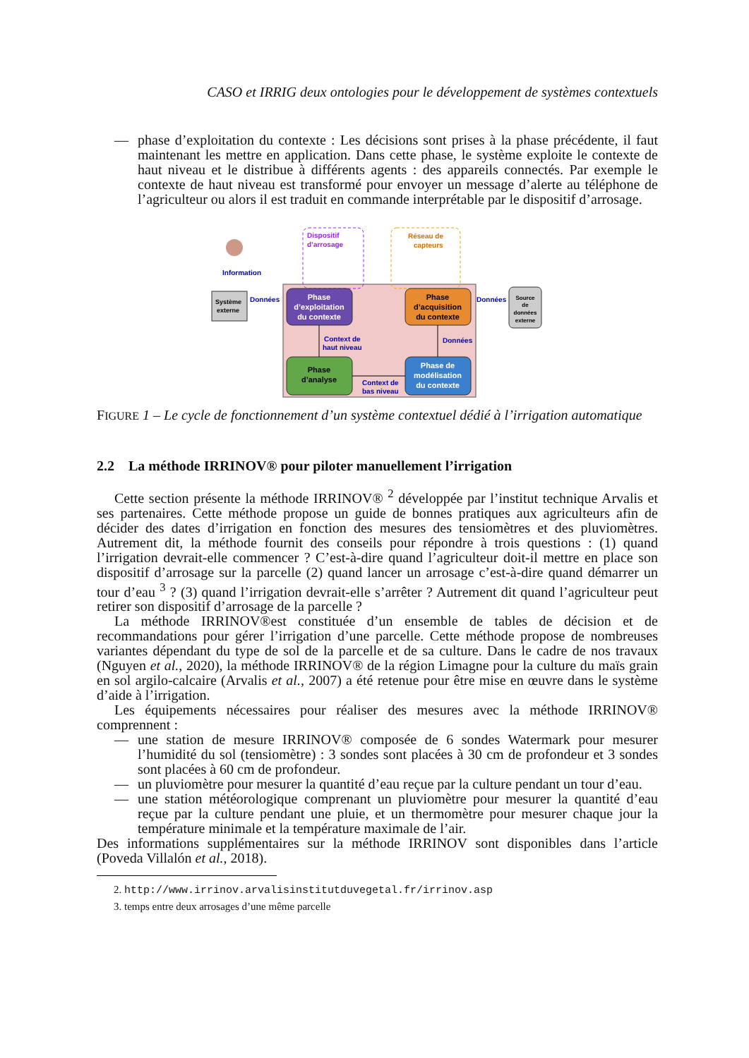CASO et IRRIG deux ontologies pour le développement de systèmes contextuels
— phase d’exploitation du contexte : Les décisions sont prises à la phase précédente, il faut maintenant les mettre en application. Dans cette phase, le système exploite le contexte de haut niveau et le distribue à différents agents : des appareils connectés. Par exemple le contexte de haut niveau est transformé pour envoyer un message d’alerte au téléphone de l’agriculteur ou alors il est traduit en commande interprétable par le dispositif d’arrosage.
Dispositif
d’arrosage
Réseau de
capteurs
Information
Système
externe
Données
Phase
d’exploitation
du contexte
Phase
d’acquisition
du contexte
Données
Source
de
données
externe
Context de
haut niveau
Données
Phase
d’analyse
Phase de
modélisation
du contexte
Context de
bas niveau
FIGURE 1 – Le cycle de fonctionnement d’un système contextuel dédié à l’irrigation automatique
2.2 La méthode IRRINOV® pour piloter manuellement l’irrigation
Cette section présente la méthode IRRINOV® <sup>2</sup> développée par l’institut technique Arvalis et ses partenaires. Cette méthode propose un guide de bonnes pratiques aux agriculteurs afin de décider des dates d’irrigation en fonction des mesures des tensiomètres et des pluviomètres. Autrement dit, la méthode fournit des conseils pour répondre à trois questions : (1) quand l’irrigation devrait-elle commencer ? C’est-à-dire quand l’agriculteur doit-il mettre en place son dispositif d’arrosage sur la parcelle (2) quand lancer un arrosage c’est-à-dire quand démarrer un tour d’eau <sup>3</sup> ? (3) quand l’irrigation devrait-elle s’arrêter ? Autrement dit quand l’agriculteur peut retirer son dispositif d’arrosage de la parcelle ?
La méthode IRRINOV®est constituée d’un ensemble de tables de décision et de recommandations pour gérer l’irrigation d’une parcelle. Cette méthode propose de nombreuses variantes dépendant du type de sol de la parcelle et de sa culture. Dans le cadre de nos travaux (Nguyen et al., 2020), la méthode IRRINOV® de la région Limagne pour la culture du maïs grain en sol argilo-calcaire (Arvalis et al., 2007) a été retenue pour être mise en œuvre dans le système d’aide à l’irrigation.
Les équipements nécessaires pour réaliser des mesures avec la méthode IRRINOV® comprennent :
— une station de mesure IRRINOV® composée de 6 sondes Watermark pour mesurer l’humidité du sol (tensiomètre) : 3 sondes sont placées à 30 cm de profondeur et 3 sondes sont placées à 60 cm de profondeur.
— un pluviomètre pour mesurer la quantité d’eau reçue par la culture pendant un tour d’eau.
— une station météorologique comprenant un pluviomètre pour mesurer la quantité d’eau reçue par la culture pendant une pluie, et un thermomètre pour mesurer chaque jour la température minimale et la température maximale de l’air.
Des informations supplémentaires sur la méthode IRRINOV sont disponibles dans l’article (Poveda Villalón et al., 2018).
2. http://www.irrinov.arvalisinstitutduvegetal.fr/irrinov.asp
3. temps entre deux arrosages d’une même parcelle